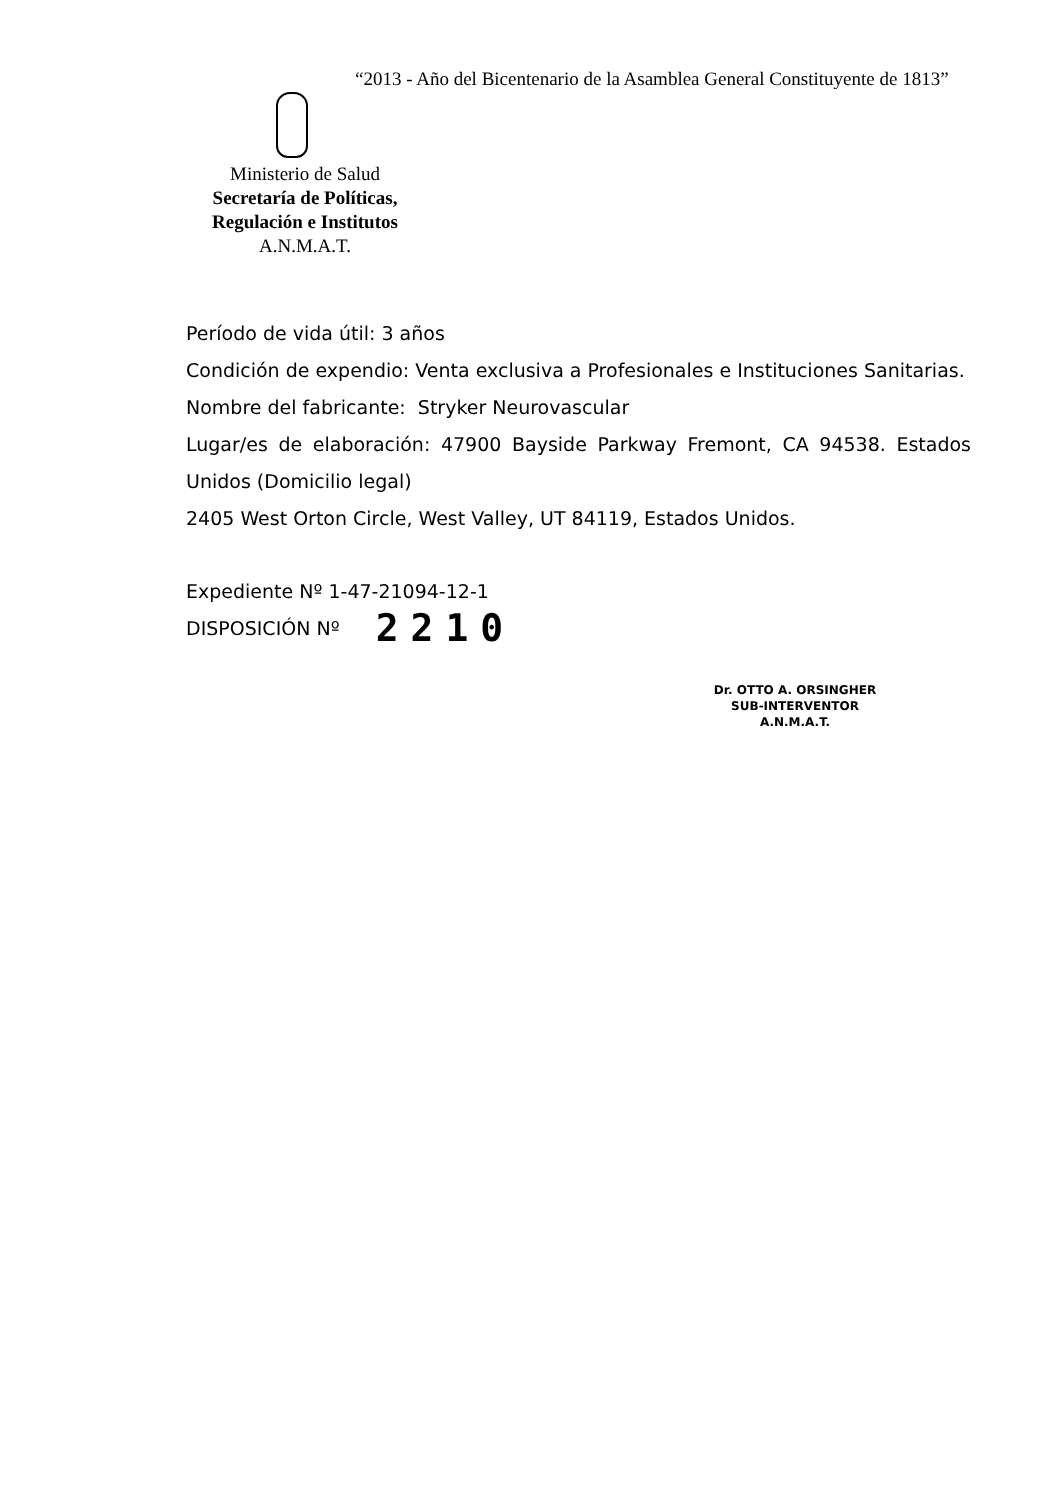“2013 - Año del Bicentenario de la Asamblea General Constituyente de 1813”
Ministerio de Salud
Secretaría de Políticas,
Regulación e Institutos
A.N.M.A.T.
Período de vida útil: 3 años
Condición de expendio: Venta exclusiva a Profesionales e Instituciones Sanitarias.
Nombre del fabricante: Stryker Neurovascular
Lugar/es de elaboración: 47900 Bayside Parkway Fremont, CA 94538. Estados Unidos (Domicilio legal)
2405 West Orton Circle, West Valley, UT 84119, Estados Unidos.
Expediente Nº 1-47-21094-12-1
DISPOSICIÓN Nº 2210
Dr. OTTO A. ORSINGHER
SUB-INTERVENTOR
A.N.M.A.T.